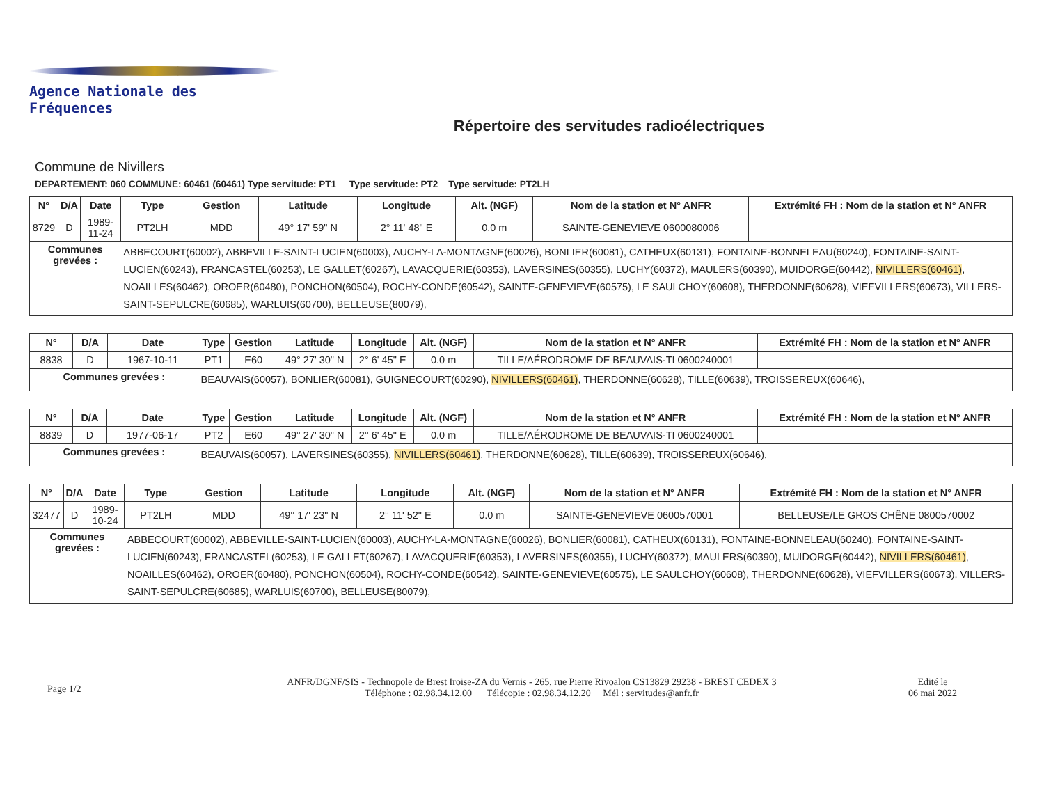Agence Nationale des Fréquences
Répertoire des servitudes radioélectriques
Commune de Nivillers
DEPARTEMENT: 060 COMMUNE: 60461 (60461) Type servitude: PT1 Type servitude: PT2 Type servitude: PT2LH
| N° | D/A | Date | Type | Gestion | Latitude | Longitude | Alt. (NGF) | Nom de la station et N° ANFR | Extrémité FH : Nom de la station et N° ANFR |
| --- | --- | --- | --- | --- | --- | --- | --- | --- | --- |
| 8729 | D | 1989-11-24 | PT2LH | MDD | 49° 17' 59" N | 2° 11' 48" E | 0.0 m | SAINTE-GENEVIEVE 0600080006 | |
| Communes grevées : | | | ABBECOURT(60002), ABBEVILLE-SAINT-LUCIEN(60003), AUCHY-LA-MONTAGNE(60026), BONLIER(60081), CATHEUX(60131), FONTAINE-BONNELEAU(60240), FONTAINE-SAINT-LUCIEN(60243), FRANCASTEL(60253), LE GALLET(60267), LAVACQUERIE(60353), LAVERSINES(60355), LUCHY(60372), MAULERS(60390), MUIDORGE(60442), NIVILLERS(60461) , NOAILLES(60462), OROER(60480), PONCHON(60504), ROCHY-CONDE(60542), SAINTE-GENEVIEVE(60575), LE SAULCHOY(60608), THERDONNE(60628), VIEFVILLERS(60673), VILLERS-SAINT-SEPULCRE(60685), WARLUIS(60700), BELLEUSE(80079), | | | | | | |
| N° | D/A | Date | Type | Gestion | Latitude | Longitude | Alt. (NGF) | Nom de la station et N° ANFR | Extrémité FH : Nom de la station et N° ANFR |
| --- | --- | --- | --- | --- | --- | --- | --- | --- | --- |
| 8838 | D | 1967-10-11 | PT1 | E60 | 49° 27' 30" N | 2° 6' 45" E | 0.0 m | TILLE/AÉRODROME DE BEAUVAIS-TI 0600240001 | |
| Communes grevées : | | | BEAUVAIS(60057), BONLIER(60081), GUIGNECOURT(60290), NIVILLERS(60461) , THERDONNE(60628), TILLE(60639), TROISSEREUX(60646), | | | | | | |
| N° | D/A | Date | Type | Gestion | Latitude | Longitude | Alt. (NGF) | Nom de la station et N° ANFR | Extrémité FH : Nom de la station et N° ANFR |
| --- | --- | --- | --- | --- | --- | --- | --- | --- | --- |
| 8839 | D | 1977-06-17 | PT2 | E60 | 49° 27' 30" N | 2° 6' 45" E | 0.0 m | TILLE/AÉRODROME DE BEAUVAIS-TI 0600240001 | |
| Communes grevées : | | | BEAUVAIS(60057), LAVERSINES(60355), NIVILLERS(60461) , THERDONNE(60628), TILLE(60639), TROISSEREUX(60646), | | | | | | |
| N° | D/A | Date | Type | Gestion | Latitude | Longitude | Alt. (NGF) | Nom de la station et N° ANFR | Extrémité FH : Nom de la station et N° ANFR |
| --- | --- | --- | --- | --- | --- | --- | --- | --- | --- |
| 32477 | D | 1989-10-24 | PT2LH | MDD | 49° 17' 23" N | 2° 11' 52" E | 0.0 m | SAINTE-GENEVIEVE 0600570001 | BELLEUSE/LE GROS CHÊNE 0800570002 |
| Communes grevées : | | | ABBECOURT(60002), ABBEVILLE-SAINT-LUCIEN(60003), AUCHY-LA-MONTAGNE(60026), BONLIER(60081), CATHEUX(60131), FONTAINE-BONNELEAU(60240), FONTAINE-SAINT-LUCIEN(60243), FRANCASTEL(60253), LE GALLET(60267), LAVACQUERIE(60353), LAVERSINES(60355), LUCHY(60372), MAULERS(60390), MUIDORGE(60442), NIVILLERS(60461) , NOAILLES(60462), OROER(60480), PONCHON(60504), ROCHY-CONDE(60542), SAINTE-GENEVIEVE(60575), LE SAULCHOY(60608), THERDONNE(60628), VIEFVILLERS(60673), VILLERS-SAINT-SEPULCRE(60685), WARLUIS(60700), BELLEUSE(80079), | | | | | | |
Page 1/2
ANFR/DGNF/SIS - Technopole de Brest Iroise-ZA du Vernis - 265, rue Pierre Rivoalon CS13829 29238 - BREST CEDEX 3
Téléphone : 02.98.34.12.00 Télécopie : 02.98.34.12.20 Mél : servitudes@anfr.fr
Edité le
06 mai 2022